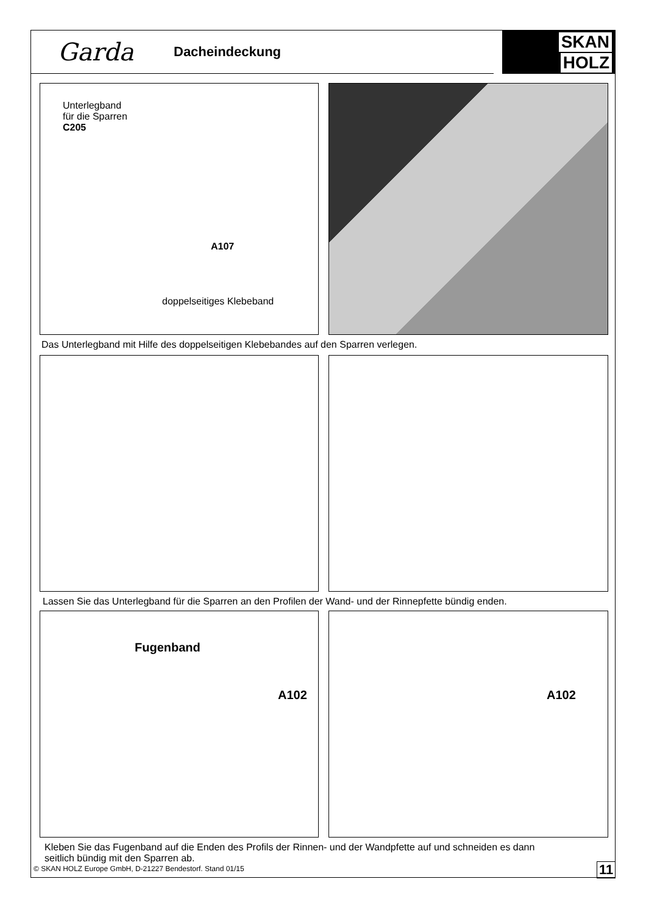Garda
Dacheindeckung
SKAN
HOLZ
Unterlegband
für die Sparren
C205
A107
doppelseitiges Klebeband
Das Unterlegband mit Hilfe des doppelseitigen Klebebandes auf den Sparren verlegen.
Lassen Sie das Unterlegband für die Sparren an den Profilen der Wand- und der Rinnepfette bündig enden.
Fugenband
A102
A102
Kleben Sie das Fugenband auf die Enden des Profils der Rinnen- und der Wandpfette auf und schneiden es dann
seitlich bündig mit den Sparren ab.
© SKAN HOLZ Europe GmbH, D-21227 Bendestorf. Stand 01/15
11